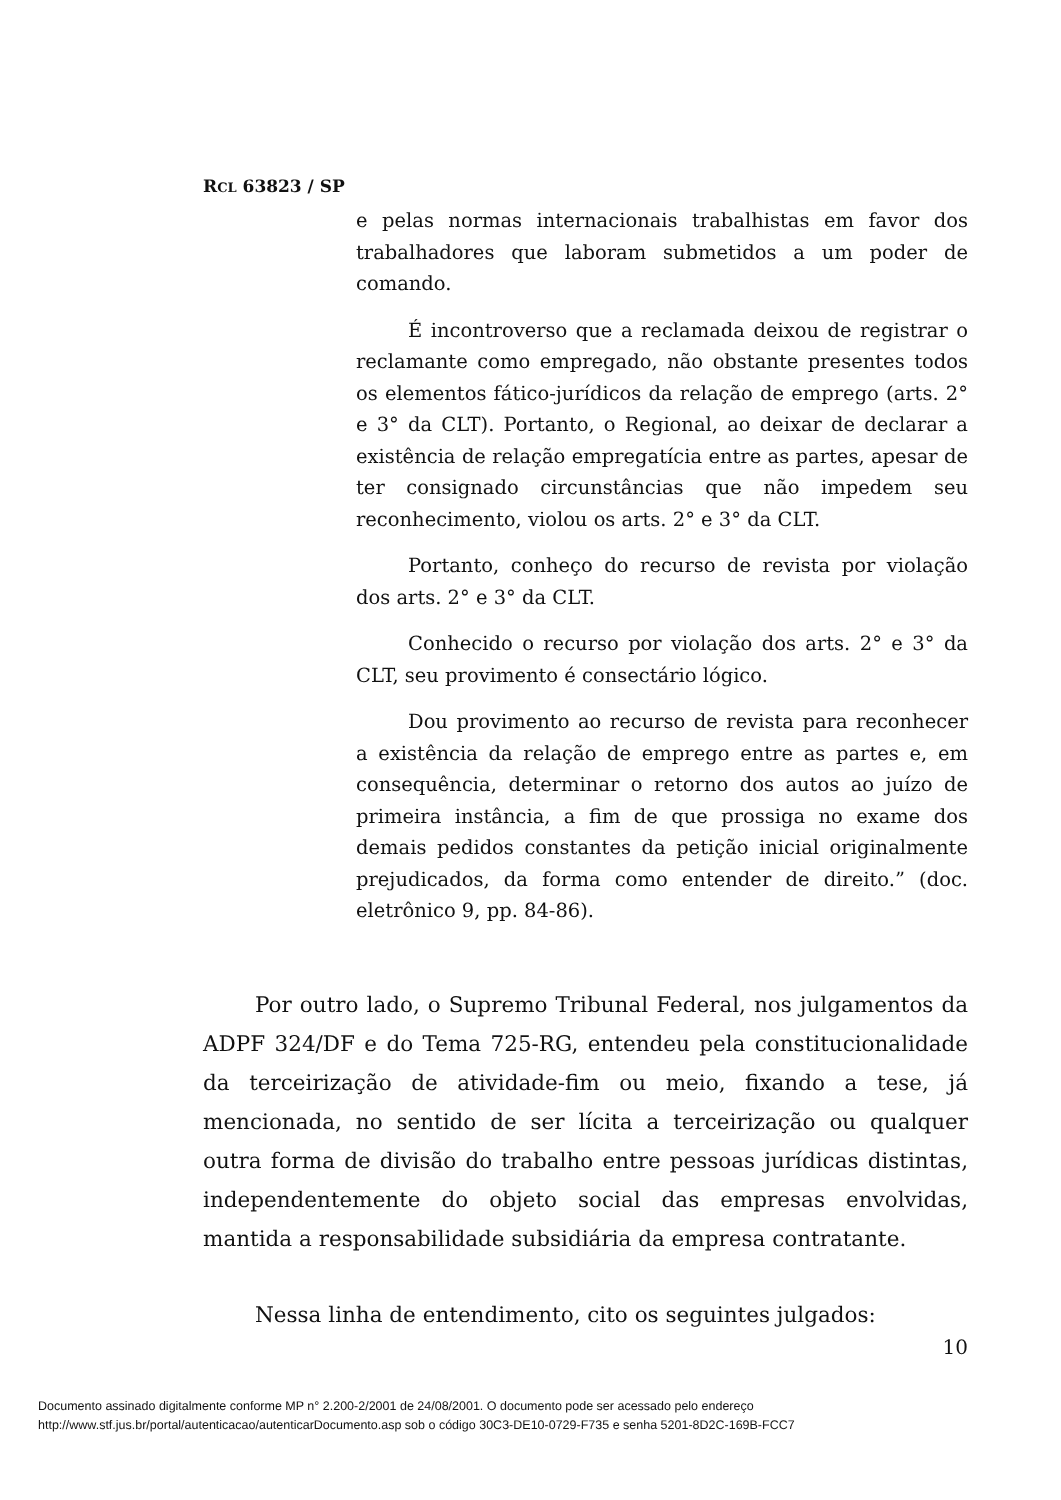RCL 63823 / SP
e pelas normas internacionais trabalhistas em favor dos trabalhadores que laboram submetidos a um poder de comando.
É incontroverso que a reclamada deixou de registrar o reclamante como empregado, não obstante presentes todos os elementos fático-jurídicos da relação de emprego (arts. 2° e 3° da CLT). Portanto, o Regional, ao deixar de declarar a existência de relação empregatícia entre as partes, apesar de ter consignado circunstâncias que não impedem seu reconhecimento, violou os arts. 2° e 3° da CLT.
Portanto, conheço do recurso de revista por violação dos arts. 2° e 3° da CLT.
Conhecido o recurso por violação dos arts. 2° e 3° da CLT, seu provimento é consectário lógico.
Dou provimento ao recurso de revista para reconhecer a existência da relação de emprego entre as partes e, em consequência, determinar o retorno dos autos ao juízo de primeira instância, a fim de que prossiga no exame dos demais pedidos constantes da petição inicial originalmente prejudicados, da forma como entender de direito.” (doc. eletrônico 9, pp. 84-86).
Por outro lado, o Supremo Tribunal Federal, nos julgamentos da ADPF 324/DF e do Tema 725-RG, entendeu pela constitucionalidade da terceirização de atividade-fim ou meio, fixando a tese, já mencionada, no sentido de ser lícita a terceirização ou qualquer outra forma de divisão do trabalho entre pessoas jurídicas distintas, independentemente do objeto social das empresas envolvidas, mantida a responsabilidade subsidiária da empresa contratante.
Nessa linha de entendimento, cito os seguintes julgados:
10
Documento assinado digitalmente conforme MP n° 2.200-2/2001 de 24/08/2001. O documento pode ser acessado pelo endereço
http://www.stf.jus.br/portal/autenticacao/autenticarDocumento.asp sob o código 30C3-DE10-0729-F735 e senha 5201-8D2C-169B-FCC7